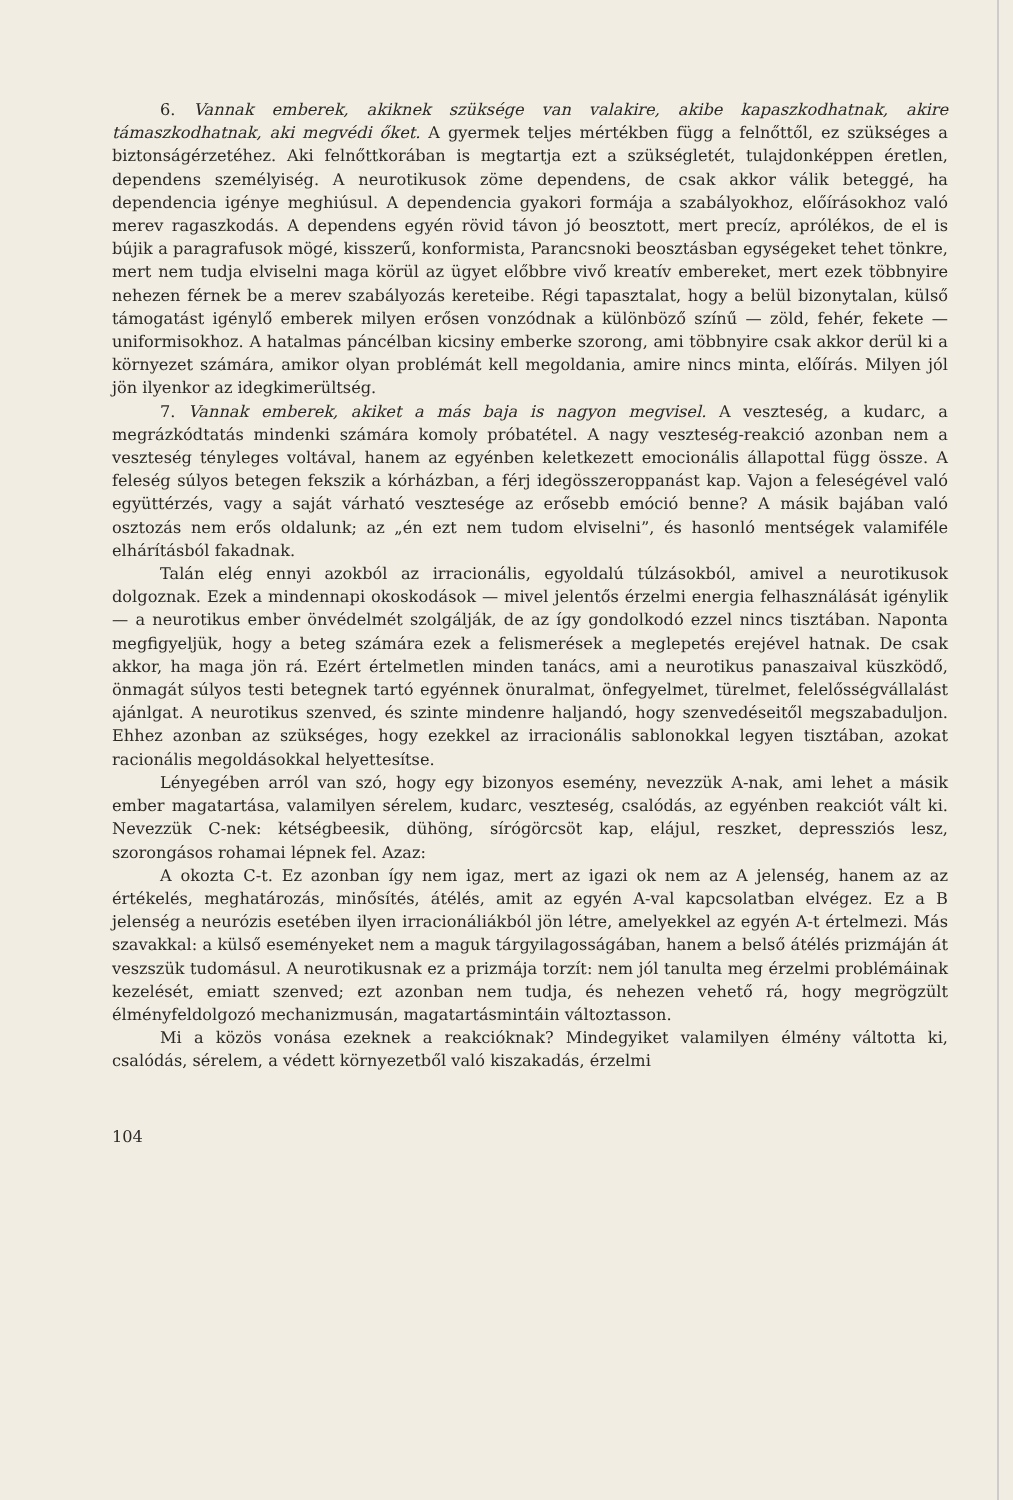6. Vannak emberek, akiknek szüksége van valakire, akibe kapaszkodhatnak, akire támaszkodhatnak, aki megvédi őket. A gyermek teljes mértékben függ a felnőttől, ez szükséges a biztonságérzetéhez. Aki felnőttkorában is megtartja ezt a szükségletét, tulajdonképpen éretlen, dependens személyiség. A neurotikusok zöme dependens, de csak akkor válik beteggé, ha dependencia igénye meghiúsul. A dependencia gyakori formája a szabályokhoz, előírásokhoz való merev ragaszkodás. A dependens egyén rövid távon jó beosztott, mert precíz, aprólékos, de el is bújik a paragrafusok mögé, kisszerű, konformista, Parancsnoki beosztásban egységeket tehet tönkre, mert nem tudja elviselni maga körül az ügyet előbbre vivő kreatív embereket, mert ezek többnyire nehezen férnek be a merev szabályozás kereteibe. Régi tapasztalat, hogy a belül bizonytalan, külső támogatást igénylő emberek milyen erősen vonzódnak a különböző színű — zöld, fehér, fekete — uniformisokhoz. A hatalmas páncélban kicsiny emberke szorong, ami többnyire csak akkor derül ki a környezet számára, amikor olyan problémát kell megoldania, amire nincs minta, előírás. Milyen jól jön ilyenkor az idegkimerültség.
7. Vannak emberek, akiket a más baja is nagyon megvisel. A veszteség, a kudarc, a megrázkódtatás mindenki számára komoly próbatétel. A nagy veszteség-reakció azonban nem a veszteség tényleges voltával, hanem az egyénben keletkezett emocionális állapottal függ össze. A feleség súlyos betegen fekszik a kórházban, a férj idegösszeroppanást kap. Vajon a feleségével való együttérzés, vagy a saját várható vesztesége az erősebb emóció benne? A másik bajában való osztozás nem erős oldalunk; az „én ezt nem tudom elviselni”, és hasonló mentségek valamiféle elhárításból fakadnak.
Talán elég ennyi azokból az irracionális, egyoldalú túlzásokból, amivel a neurotikusok dolgoznak. Ezek a mindennapi okoskodások — mivel jelentős érzelmi energia felhasználását igénylik — a neurotikus ember önvédelmét szolgálják, de az így gondolkodó ezzel nincs tisztában. Naponta megfigyeljük, hogy a beteg számára ezek a felismerések a meglepetés erejével hatnak. De csak akkor, ha maga jön rá. Ezért értelmetlen minden tanács, ami a neurotikus panaszaival küszködő, önmagát súlyos testi betegnek tartó egyénnek önuralmat, önfegyelmet, türelmet, felelősségvállalást ajánlgat. A neurotikus szenved, és szinte mindenre haljandó, hogy szenvedéseitől megszabaduljon. Ehhez azonban az szükséges, hogy ezekkel az irracionális sablonokkal legyen tisztában, azokat racionális megoldásokkal helyettesítse.
Lényegében arról van szó, hogy egy bizonyos esemény, nevezzük A-nak, ami lehet a másik ember magatartása, valamilyen sérelem, kudarc, veszteség, csalódás, az egyénben reakciót vált ki. Nevezzük C-nek: kétségbeesik, dühöng, sírógörcsöt kap, elájul, reszket, depressziós lesz, szorongásos rohamai lépnek fel. Azaz:
A okozta C-t. Ez azonban így nem igaz, mert az igazi ok nem az A jelenség, hanem az az értékelés, meghatározás, minősítés, átélés, amit az egyén A-val kapcsolatban elvégez. Ez a B jelenség a neurózis esetében ilyen irracionáliákból jön létre, amelyekkel az egyén A-t értelmezi. Más szavakkal: a külső eseményeket nem a maguk tárgyilagosságában, hanem a belső átélés prizmáján át veszszük tudomásul. A neurotikusnak ez a prizmája torzít: nem jól tanulta meg érzelmi problémáinak kezelését, emiatt szenved; ezt azonban nem tudja, és nehezen vehető rá, hogy megrögzült élményfeldolgozó mechanizmusán, magatartásmintáin változtasson.
Mi a közös vonása ezeknek a reakcióknak? Mindegyiket valamilyen élmény váltotta ki, csalódás, sérelem, a védett környezetből való kiszakadás, érzelmi
104